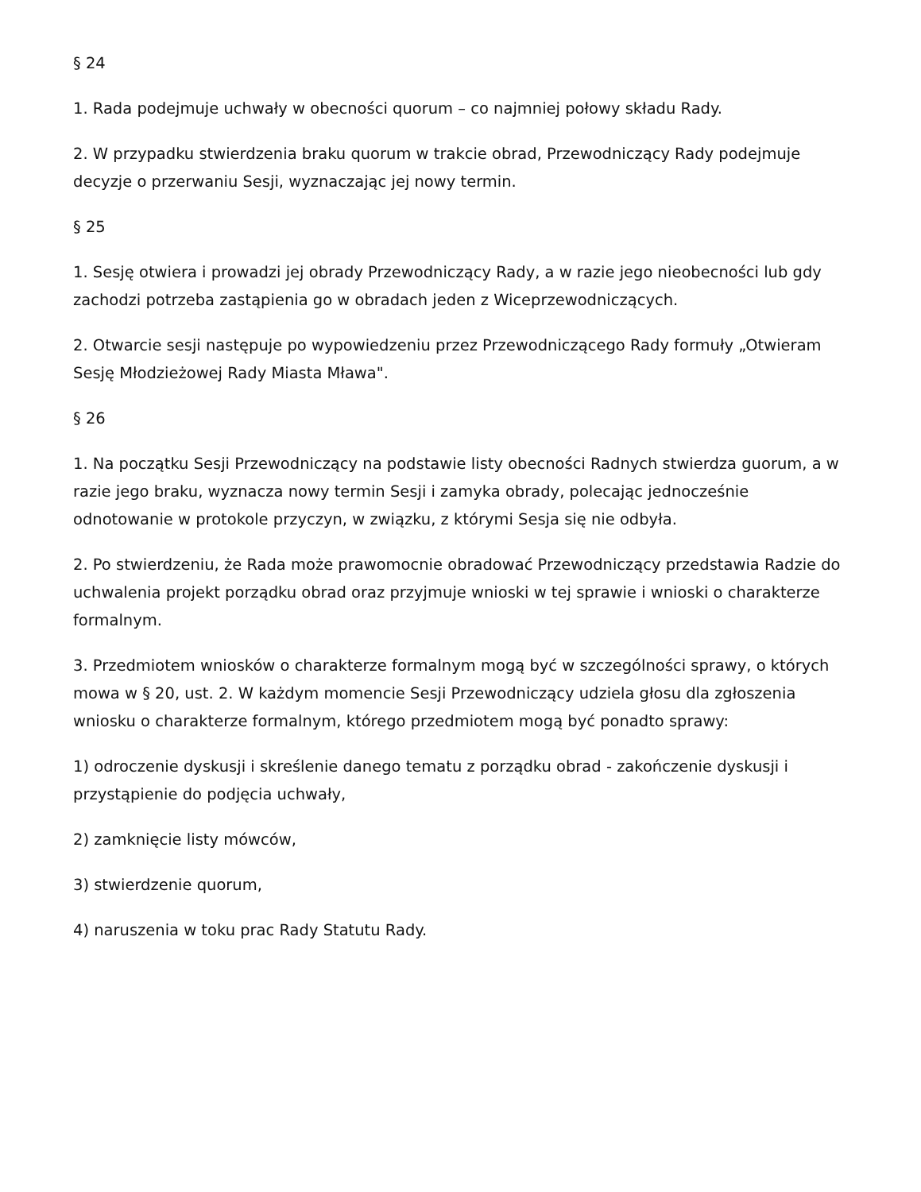§ 24
1. Rada podejmuje uchwały w obecności quorum – co najmniej połowy składu Rady.
2. W przypadku stwierdzenia braku quorum w trakcie obrad, Przewodniczący Rady podejmuje decyzje o przerwaniu Sesji, wyznaczając jej nowy termin.
§ 25
1. Sesję otwiera i prowadzi jej obrady Przewodniczący Rady, a w razie jego nieobecności lub gdy zachodzi potrzeba zastąpienia go w obradach jeden z Wiceprzewodniczących.
2. Otwarcie sesji następuje po wypowiedzeniu przez Przewodniczącego Rady formuły „Otwieram Sesję Młodzieżowej Rady Miasta Mława".
§ 26
1. Na początku Sesji Przewodniczący na podstawie listy obecności Radnych stwierdza guorum, a w razie jego braku, wyznacza nowy termin Sesji i zamyka obrady, polecając jednocześnie odnotowanie w protokole przyczyn, w związku, z którymi Sesja się nie odbyła.
2. Po stwierdzeniu, że Rada może prawomocnie obradować Przewodniczący przedstawia Radzie do uchwalenia projekt porządku obrad oraz przyjmuje wnioski w tej sprawie i wnioski o charakterze formalnym.
3. Przedmiotem wniosków o charakterze formalnym mogą być w szczególności sprawy, o których mowa w § 20, ust. 2. W każdym momencie Sesji Przewodniczący udziela głosu dla zgłoszenia wniosku o charakterze formalnym, którego przedmiotem mogą być ponadto sprawy:
1) odroczenie dyskusji i skreślenie danego tematu z porządku obrad - zakończenie dyskusji i przystąpienie do podjęcia uchwały,
2) zamknięcie listy mówców,
3) stwierdzenie quorum,
4) naruszenia w toku prac Rady Statutu Rady.